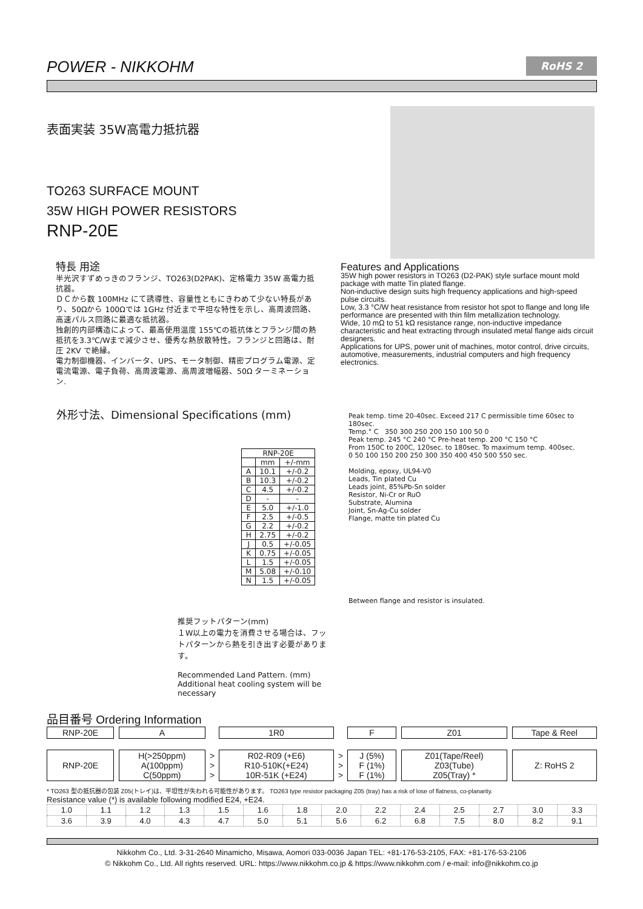POWER - NIKKOHM
RoHS 2
表面実装 35W高電力抵抗器
TO263 SURFACE MOUNT
35W HIGH POWER RESISTORS
RNP-20E
特長 用途
半光沢すずめっきのフランジ、TO263(D2PAK)、定格電力 35W 高電力抵抗器。
ＤＣから数 100MHz にて誘導性、容量性ともにきわめて少ない特長があり、50Ωから 100Ωでは 1GHz 付近まで平坦な特性を示し、高周波回路、高速パルス回路に最適な抵抗器。
独創的内部構造によって、最高使用温度 155℃の抵抗体とフランジ間の熱抵抗を3.3℃/Wまで減少させ、優秀な熱放散特性。フランジと回路は、耐圧 2KV で絶縁。
電力制御機器、インバータ、UPS、モータ制御、精密プログラム電源、定電流電源、電子負荷、高周波電源、高周波増幅器、50Ω ターミネーション.
Features and Applications
35W high power resistors in TO263 (D2-PAK) style surface mount mold package with matte Tin plated flange.
Non-inductive design suits high frequency applications and high-speed pulse circuits.
Low, 3.3 °C/W heat resistance from resistor hot spot to flange and long life performance are presented with thin film metallization technology.
Wide, 10 mΩ to 51 kΩ resistance range, non-inductive impedance characteristic and heat extracting through insulated metal flange aids circuit designers.
Applications for UPS, power unit of machines, motor control, drive circuits, automotive, measurements, industrial computers and high frequency electronics.
外形寸法、Dimensional Specifications (mm)
| RNP-20E | | |
| --- | --- | --- |
| | mm | +/-mm |
| A | 10.1 | +/-0.2 |
| B | 10.3 | +/-0.2 |
| C | 4.5 | +/-0.2 |
| D | - | - |
| E | 5.0 | +/-1.0 |
| F | 2.5 | +/-0.5 |
| G | 2.2 | +/-0.2 |
| H | 2.75 | +/-0.2 |
| J | 0.5 | +/-0.05 |
| K | 0.75 | +/-0.05 |
| L | 1.5 | +/-0.05 |
| M | 5.08 | +/-0.10 |
| N | 1.5 | +/-0.05 |
推奨フットパターン(mm)
１W以上の電力を消費させる場合は、フットパターンから熱を引き出す必要があります。
Recommended Land Pattern. (mm)
Additional heat cooling system will be necessary
Peak temp. time 20-40sec. Exceed 217 C permissible time 60sec to 180sec.
Temp.° C 350 300 250 200 150 100 50 0
Peak temp. 245 °C 240 °C Pre-heat temp. 200 °C 150 °C
From 150C to 200C, 120sec. to 180sec. To maximum temp. 400sec.
0 50 100 150 200 250 300 350 400 450 500 550 sec.
Molding, epoxy, UL94-V0
Leads, Tin plated Cu
Leads joint, 85%Pb-Sn solder
Resistor, Ni-Cr or RuO
Substrate, Alumina
Joint, Sn-Ag-Cu solder
Flange, matte tin plated Cu
Between flange and resistor is insulated.
品目番号 Ordering Information
| RNP-20E | | A | | 1R0 | | F | | Z01 | | Tape & Reel |
| RNP-20E | | H(>250ppm) A(100ppm) C(50ppm) | > > > | R02-R09 (+E6) R10-510K(+E24) 10R-51K (+E24) | > > > | J (5%) F (1%) F (1%) | | Z01(Tape/Reel) Z03(Tube) Z05(Tray) * | | Z: RoHS 2 |
* TO263 型の抵抗器の包装 Z05(トレイ)は、平坦性が失われる可能性があります。 TO263 type resistor packaging Z05 (tray) has a risk of lose of flatness, co-planarity.
Resistance value (*) is available following modified E24, +E24.
| 1.0 | 1.1 | 1.2 | 1.3 | 1.5 | 1.6 | 1.8 | 2.0 | 2.2 | 2.4 | 2.5 | 2.7 | 3.0 | 3.3 |
| 3.6 | 3.9 | 4.0 | 4.3 | 4.7 | 5.0 | 5.1 | 5.6 | 6.2 | 6.8 | 7.5 | 8.0 | 8.2 | 9.1 |
Nikkohm Co., Ltd. 3-31-2640 Minamicho, Misawa, Aomori 033-0036 Japan TEL: +81-176-53-2105, FAX: +81-176-53-2106
© Nikkohm Co., Ltd. All rights reserved. URL: https://www.nikkohm.co.jp & https://www.nikkohm.com / e-mail: info@nikkohm.co.jp